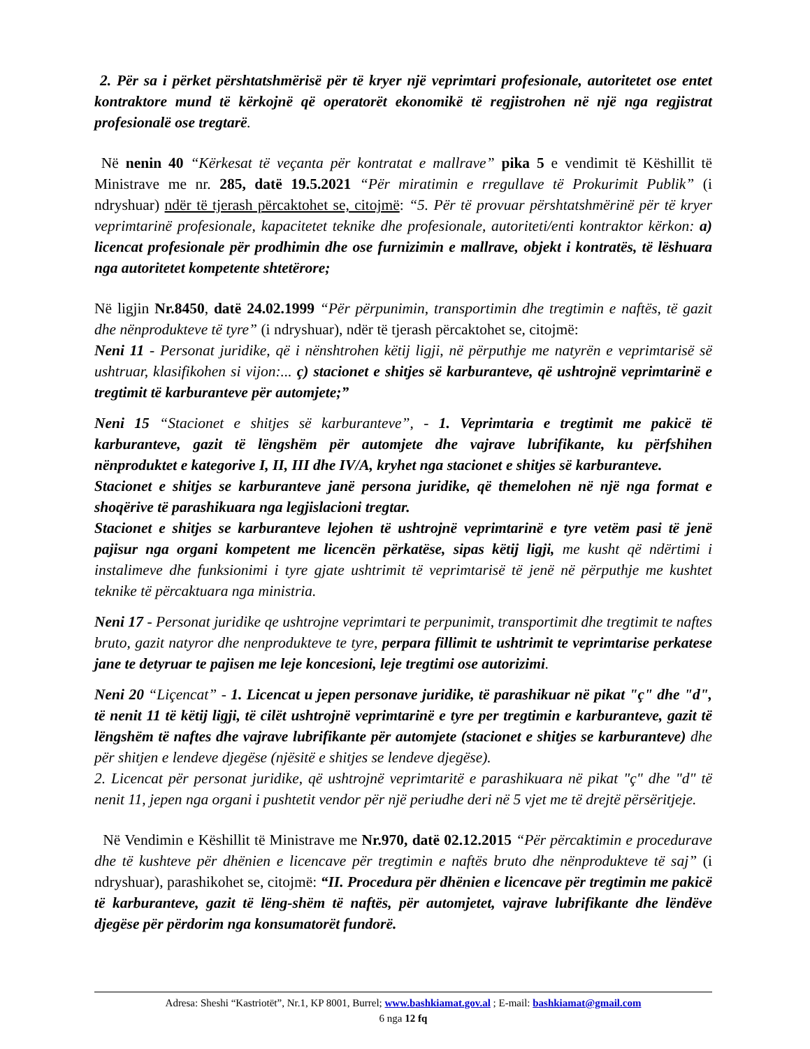2. Për sa i përket përshtatshmërisë për të kryer një veprimtari profesionale, autoritetet ose entet kontraktore mund të kërkojnë që operatorët ekonomikë të regjistrohen në një nga regjistrat profesionalë ose tregtarë.
Në nenin 40 “Kërkesat të veçanta për kontratat e mallrave” pika 5 e vendimit të Këshillit të Ministrave me nr. 285, datë 19.5.2021 “Për miratimin e rregullave të Prokurimit Publik” (i ndryshuar) ndër të tjerash përcaktohet se, citojmë: “5. Për të provuar përshtatshmërinë për të kryer veprimtarinë profesionale, kapacitetet teknike dhe profesionale, autoriteti/enti kontraktor kërkon: a) licencat profesionale për prodhimin dhe ose furnizimin e mallrave, objekt i kontratës, të lëshuara nga autoritetet kompetente shtetërore;
Në ligjin Nr.8450, datë 24.02.1999 “Për përpunimin, transportimin dhe tregtimin e naftës, të gazit dhe nënprodukteve të tyre” (i ndryshuar), ndër të tjerash përcaktohet se, citojmë:
Neni 11 - Personat juridike, që i nënshtrohen këtij ligji, në përputhje me natyrën e veprimtarisë së ushtruar, klasifikohen si vijon:... ç) stacionet e shitjes së karburanteve, që ushtrojnë veprimtarinë e tregtimit të karburanteve për automjete;”
Neni 15 “Stacionet e shitjes së karburanteve”, - 1. Veprimtaria e tregtimit me pakicë të karburanteve, gazit të lëngshëm për automjete dhe vajrave lubrifikante, ku përfshihen nënproduktet e kategorive I, II, III dhe IV/A, kryhet nga stacionet e shitjes së karburanteve.
Stacionet e shitjes se karburanteve janë persona juridike, që themelohen në një nga format e shoqërive të parashikuara nga legjislacioni tregtar.
Stacionet e shitjes se karburanteve lejohen të ushtrojnë veprimtarinë e tyre vetëm pasi të jenë pajisur nga organi kompetent me licencën përkatëse, sipas këtij ligji, me kusht që ndërtimi i instalimeve dhe funksionimi i tyre gjate ushtrimit të veprimtarisë të jenë në përputhje me kushtet teknike të përcaktuara nga ministria.
Neni 17 - Personat juridike qe ushtrojne veprimtari te perpunimit, transportimit dhe tregtimit te naftes bruto, gazit natyror dhe nenprodukteve te tyre, perpara fillimit te ushtrimit te veprimtarise perkatese jane te detyruar te pajisen me leje koncesioni, leje tregtimi ose autorizimi.
Neni 20 “Liçencat” - 1. Licencat u jepen personave juridike, të parashikuar në pikat "ç" dhe "d", të nenit 11 të këtij ligji, të cilët ushtrojnë veprimtarinë e tyre per tregtimin e karburanteve, gazit të lëngshëm të naftes dhe vajrave lubrifikante për automjete (stacionet e shitjes se karburanteve) dhe për shitjen e lendeve djegëse (njësitë e shitjes se lendeve djegëse).
2. Licencat për personat juridike, që ushtrojnë veprimtaritë e parashikuara në pikat "ç" dhe "d" të nenit 11, jepen nga organi i pushtetit vendor për një periudhe deri në 5 vjet me të drejtë përsëritjeje.
Në Vendimin e Këshillit të Ministrave me Nr.970, datë 02.12.2015 “Për përcaktimin e procedurave dhe të kushteve për dhënien e licencave për tregtimin e naftës bruto dhe nënprodukteve të saj” (i ndryshuar), parashikohet se, citojmë: “II. Procedura për dhënien e licencave për tregtimin me pakicë të karburanteve, gazit të lëng-shëm të naftës, për automjetet, vajrave lubrifikante dhe lëndëve djegëse për përdorim nga konsumatorët fundorë.
Adresa: Sheshi “Kastriotët”, Nr.1, KP 8001, Burrel; www.bashkiamat.gov.al ; E-mail: bashkiamat@gmail.com
6 nga 12 fq